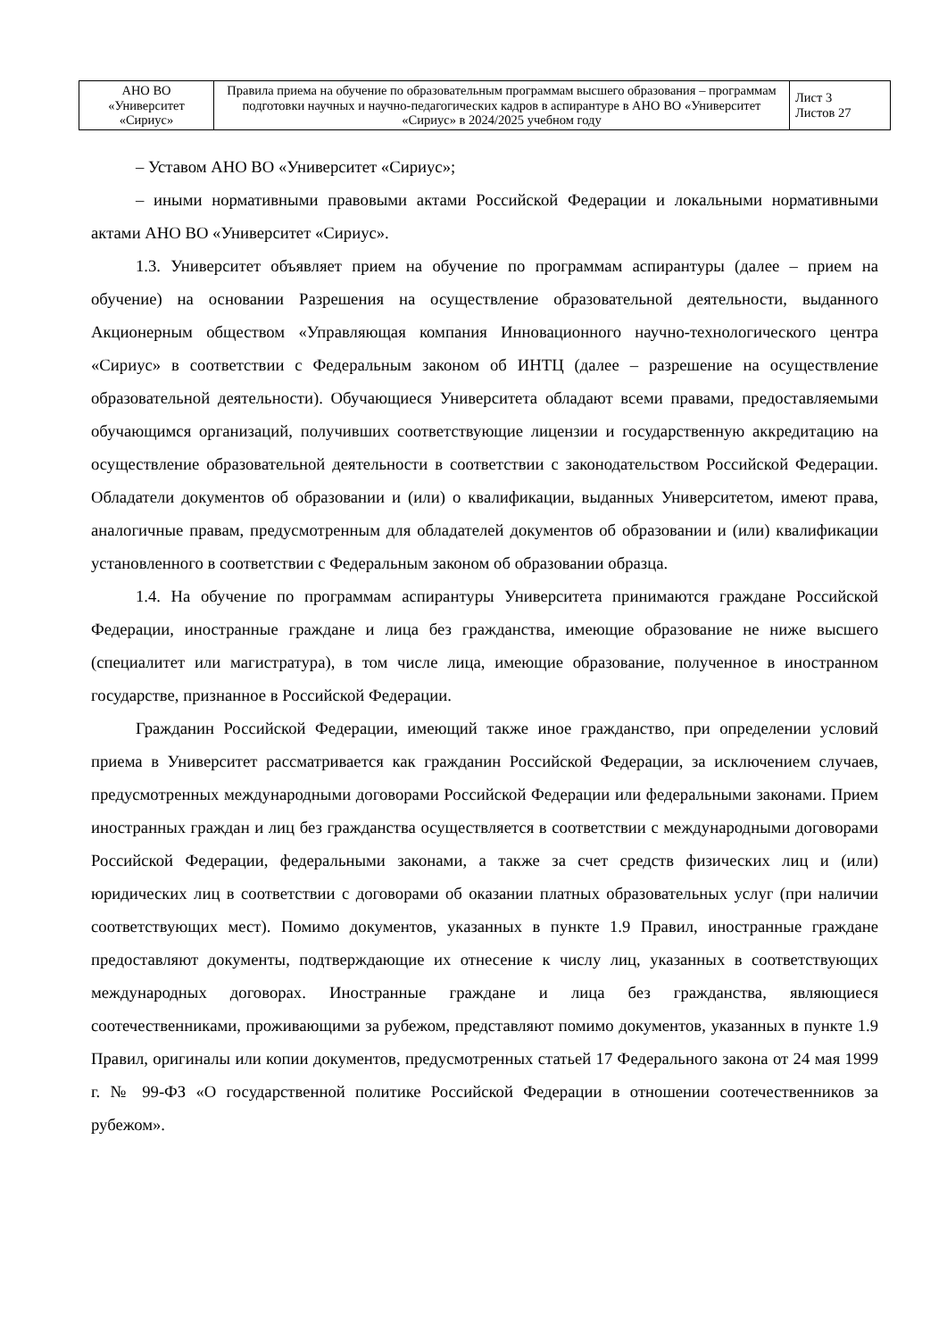| АНО ВО «Университет «Сириус» | Правила приема на обучение по образовательным программам высшего образования – программам подготовки научных и научно-педагогических кадров в аспирантуре в АНО ВО «Университет «Сириус» в 2024/2025 учебном году | Лист 3 Листов 27 |
– Уставом АНО ВО «Университет «Сириус»;
– иными нормативными правовыми актами Российской Федерации и локальными нормативными актами АНО ВО «Университет «Сириус».
1.3. Университет объявляет прием на обучение по программам аспирантуры (далее – прием на обучение) на основании Разрешения на осуществление образовательной деятельности, выданного Акционерным обществом «Управляющая компания Инновационного научно-технологического центра «Сириус» в соответствии с Федеральным законом об ИНТЦ (далее – разрешение на осуществление образовательной деятельности). Обучающиеся Университета обладают всеми правами, предоставляемыми обучающимся организаций, получивших соответствующие лицензии и государственную аккредитацию на осуществление образовательной деятельности в соответствии с законодательством Российской Федерации. Обладатели документов об образовании и (или) о квалификации, выданных Университетом, имеют права, аналогичные правам, предусмотренным для обладателей документов об образовании и (или) квалификации установленного в соответствии с Федеральным законом об образовании образца.
1.4. На обучение по программам аспирантуры Университета принимаются граждане Российской Федерации, иностранные граждане и лица без гражданства, имеющие образование не ниже высшего (специалитет или магистратура), в том числе лица, имеющие образование, полученное в иностранном государстве, признанное в Российской Федерации.
Гражданин Российской Федерации, имеющий также иное гражданство, при определении условий приема в Университет рассматривается как гражданин Российской Федерации, за исключением случаев, предусмотренных международными договорами Российской Федерации или федеральными законами. Прием иностранных граждан и лиц без гражданства осуществляется в соответствии с международными договорами Российской Федерации, федеральными законами, а также за счет средств физических лиц и (или) юридических лиц в соответствии с договорами об оказании платных образовательных услуг (при наличии соответствующих мест). Помимо документов, указанных в пункте 1.9 Правил, иностранные граждане предоставляют документы, подтверждающие их отнесение к числу лиц, указанных в соответствующих международных договорах. Иностранные граждане и лица без гражданства, являющиеся соотечественниками, проживающими за рубежом, представляют помимо документов, указанных в пункте 1.9 Правил, оригиналы или копии документов, предусмотренных статьей 17 Федерального закона от 24 мая 1999 г. № 99-ФЗ «О государственной политике Российской Федерации в отношении соотечественников за рубежом».